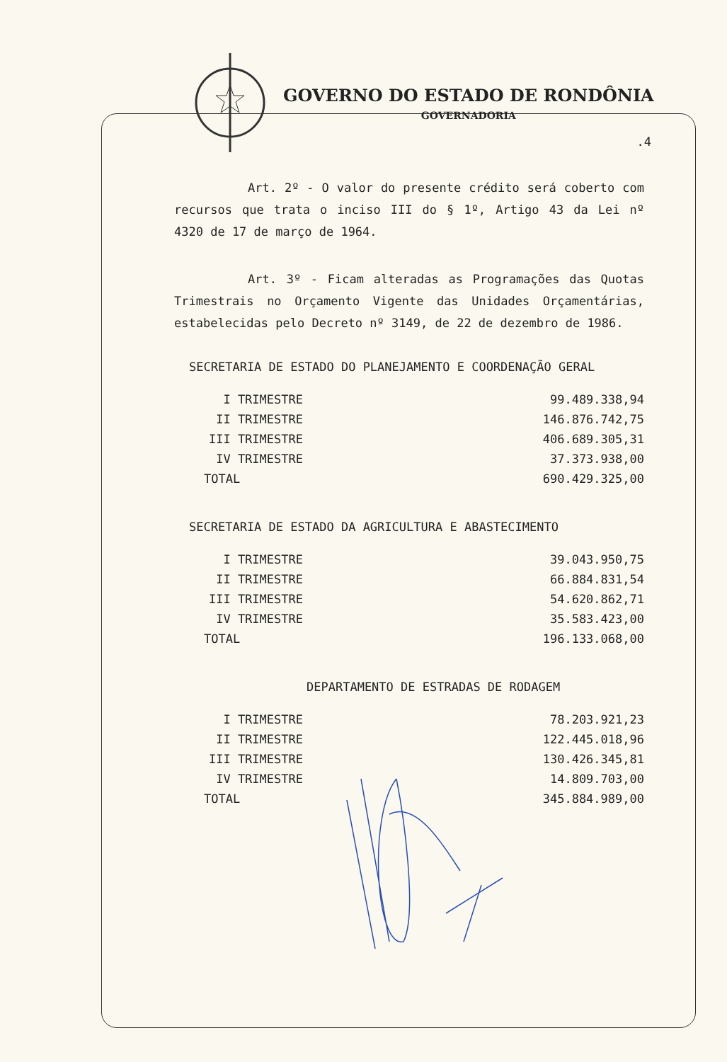GOVERNO DO ESTADO DE RONDÔNIA
GOVERNADORIA
.4
Art. 2º - O valor do presente crédito será coberto com recursos que trata o inciso III do § 1º, Artigo 43 da Lei nº 4320 de 17 de março de 1964.
Art. 3º - Ficam alteradas as Programações das Quotas Trimestrais no Orçamento Vigente das Unidades Orçamentárias, estabelecidas pelo Decreto nº 3149, de 22 de dezembro de 1986.
SECRETARIA DE ESTADO DO PLANEJAMENTO E COORDENAÇÃO GERAL
| I TRIMESTRE | 99.489.338,94 |
| II TRIMESTRE | 146.876.742,75 |
| III TRIMESTRE | 406.689.305,31 |
| IV TRIMESTRE | 37.373.938,00 |
| TOTAL | 690.429.325,00 |
SECRETARIA DE ESTADO DA AGRICULTURA E ABASTECIMENTO
| I TRIMESTRE | 39.043.950,75 |
| II TRIMESTRE | 66.884.831,54 |
| III TRIMESTRE | 54.620.862,71 |
| IV TRIMESTRE | 35.583.423,00 |
| TOTAL | 196.133.068,00 |
DEPARTAMENTO DE ESTRADAS DE RODAGEM
| I TRIMESTRE | 78.203.921,23 |
| II TRIMESTRE | 122.445.018,96 |
| III TRIMESTRE | 130.426.345,81 |
| IV TRIMESTRE | 14.809.703,00 |
| TOTAL | 345.884.989,00 |